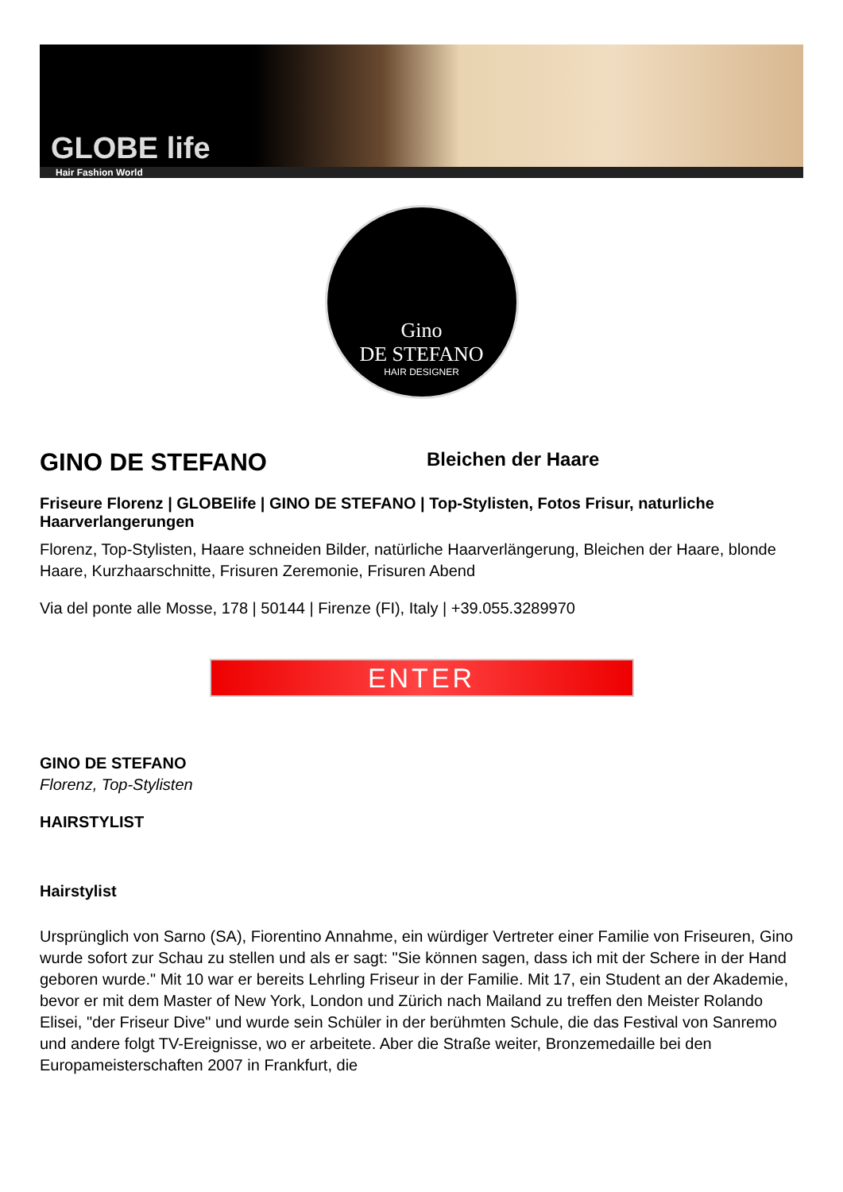GLOBE life
Hair Fashion World
Gino
DE STEFANO
HAIR DESIGNER
GINO DE STEFANO
Bleichen der Haare
Friseure Florenz | GLOBElife | GINO DE STEFANO | Top-Stylisten, Fotos Frisur, naturliche Haarverlangerungen
Florenz, Top-Stylisten, Haare schneiden Bilder, natürliche Haarverlängerung, Bleichen der Haare, blonde Haare, Kurzhaarschnitte, Frisuren Zeremonie, Frisuren Abend
Via del ponte alle Mosse, 178 | 50144 | Firenze (FI), Italy | +39.055.3289970
ENTER
GINO DE STEFANO
Florenz, Top-Stylisten
HAIRSTYLIST
Hairstylist
Ursprünglich von Sarno (SA), Fiorentino Annahme, ein würdiger Vertreter einer Familie von Friseuren, Gino wurde sofort zur Schau zu stellen und als er sagt: "Sie können sagen, dass ich mit der Schere in der Hand geboren wurde." Mit 10 war er bereits Lehrling Friseur in der Familie. Mit 17, ein Student an der Akademie, bevor er mit dem Master of New York, London und Zürich nach Mailand zu treffen den Meister Rolando Elisei, "der Friseur Dive" und wurde sein Schüler in der berühmten Schule, die das Festival von Sanremo und andere folgt TV-Ereignisse, wo er arbeitete. Aber die Straße weiter, Bronzemedaille bei den Europameisterschaften 2007 in Frankfurt, die